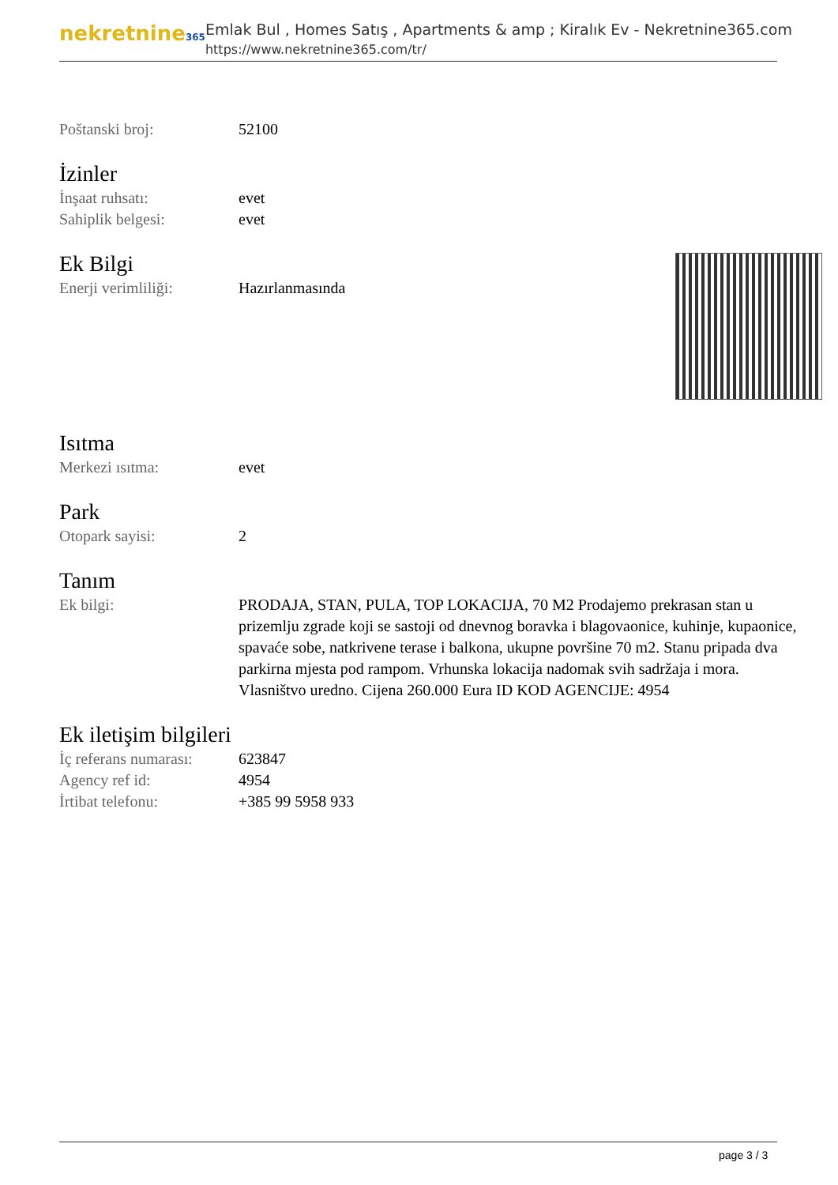nekretnine365
Emlak Bul , Homes Satış , Apartments & amp ; Kiralık Ev - Nekretnine365.com
https://www.nekretnine365.com/tr/
| Poštanski broj: | 52100 |
İzinler
| İnşaat ruhsatı: | evet |
| Sahiplik belgesi: | evet |
Ek Bilgi
| Enerji verimliliği: | Hazırlanmasında |
Isıtma
| Merkezi ısıtma: | evet |
Park
| Otopark sayisi: | 2 |
Tanım
| Ek bilgi: | PRODAJA, STAN, PULA, TOP LOKACIJA, 70 M2 Prodajemo prekrasan stan u prizemlju zgrade koji se sastoji od dnevnog boravka i blagovaonice, kuhinje, kupaonice, spavaće sobe, natkrivene terase i balkona, ukupne površine 70 m2. Stanu pripada dva parkirna mjesta pod rampom. Vrhunska lokacija nadomak svih sadržaja i mora. Vlasništvo uredno. Cijena 260.000 Eura ID KOD AGENCIJE: 4954 |
Ek iletişim bilgileri
| İç referans numarası: | 623847 |
| Agency ref id: | 4954 |
| İrtibat telefonu: | +385 99 5958 933 |
page 3 / 3